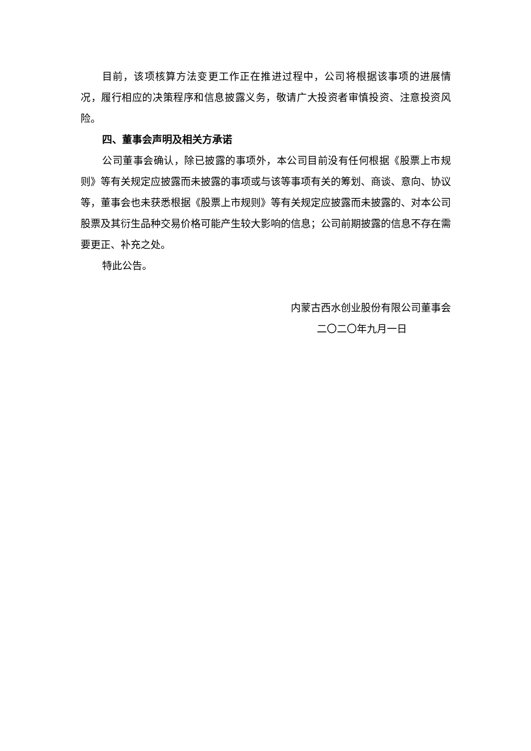目前，该项核算方法变更工作正在推进过程中，公司将根据该事项的进展情况，履行相应的决策程序和信息披露义务，敬请广大投资者审慎投资、注意投资风险。
四、董事会声明及相关方承诺
公司董事会确认，除已披露的事项外，本公司目前没有任何根据《股票上市规则》等有关规定应披露而未披露的事项或与该等事项有关的筹划、商谈、意向、协议等，董事会也未获悉根据《股票上市规则》等有关规定应披露而未披露的、对本公司股票及其衍生品种交易价格可能产生较大影响的信息；公司前期披露的信息不存在需要更正、补充之处。
特此公告。
内蒙古西水创业股份有限公司董事会
二〇二〇年九月一日